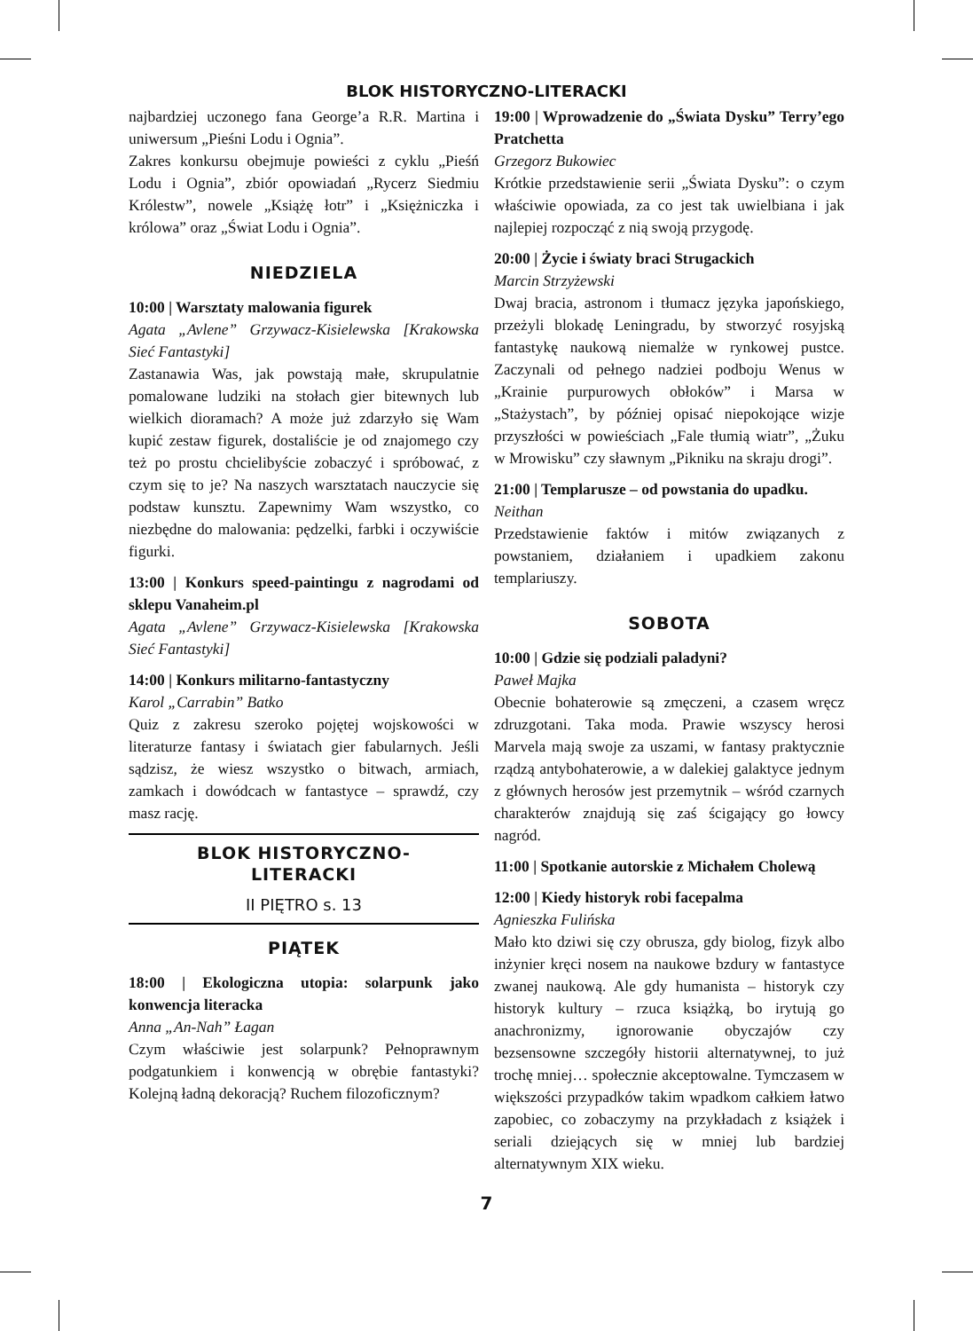BLOK HISTORYCZNO-LITERACKI
najbardziej uczonego fana George’a R.R. Martina i uniwersum „Pieśni Lodu i Ognia”.
Zakres konkursu obejmuje powieści z cyklu „Pieśń Lodu i Ognia”, zbiór opowiadań „Rycerz Siedmiu Królestw”, nowele „Książę łotr” i „Księżniczka i królowa” oraz „Świat Lodu i Ognia”.
NIEDZIELA
10:00 | Warsztaty malowania figurek
Agata „Avlene” Grzywacz-Kisielewska [Krakowska Sieć Fantastyki]
Zastanawia Was, jak powstają małe, skrupulatnie pomalowane ludziki na stołach gier bitewnych lub wielkich dioramach? A może już zdarzyło się Wam kupić zestaw figurek, dostaliście je od znajomego czy też po prostu chcielibyście zobaczyć i spróbować, z czym się to je? Na naszych warsztatach nauczycie się podstaw kunsztu. Zapewnimy Wam wszystko, co niezbędne do malowania: pędzelki, farbki i oczywiście figurki.
13:00 | Konkurs speed-paintingu z nagrodami od sklepu Vanaheim.pl
Agata „Avlene” Grzywacz-Kisielewska [Krakowska Sieć Fantastyki]
14:00 | Konkurs militarno-fantastyczny
Karol „Carrabin” Batko
Quiz z zakresu szeroko pojętej wojskowości w literaturze fantasy i światach gier fabularnych. Jeśli sądzisz, że wiesz wszystko o bitwach, armiach, zamkach i dowódcach w fantastyce – sprawdź, czy masz rację.
BLOK HISTORYCZNO-
LITERACKI
II PIĘTRO s. 13
PIĄTEK
18:00 | Ekologiczna utopia: solarpunk jako konwencja literacka
Anna „An-Nah” Łagan
Czym właściwie jest solarpunk? Pełnoprawnym podgatunkiem i konwencją w obrębie fantastyki? Kolejną ładną dekoracją? Ruchem filozoficznym?
19:00 | Wprowadzenie do „Świata Dysku” Terry’ego Pratchetta
Grzegorz Bukowiec
Krótkie przedstawienie serii „Świata Dysku”: o czym właściwie opowiada, za co jest tak uwielbiana i jak najlepiej rozpocząć z nią swoją przygodę.
20:00 | Życie i światy braci Strugackich
Marcin Strzyżewski
Dwaj bracia, astronom i tłumacz języka japońskiego, przeżyli blokadę Leningradu, by stworzyć rosyjską fantastykę naukową niemalże w rynkowej pustce. Zaczynali od pełnego nadziei podboju Wenus w „Krainie purpurowych obłoków” i Marsa w „Stażystach”, by później opisać niepokojące wizje przyszłości w powieściach „Fale tłumią wiatr”, „Żuku w Mrowisku” czy sławnym „Pikniku na skraju drogi”.
21:00 | Templarusze – od powstania do upadku.
Neithan
Przedstawienie faktów i mitów związanych z powstaniem, działaniem i upadkiem zakonu templariuszy.
SOBOTA
10:00 | Gdzie się podziali paladyni?
Paweł Majka
Obecnie bohaterowie są zmęczeni, a czasem wręcz zdruzgotani. Taka moda. Prawie wszyscy herosi Marvela mają swoje za uszami, w fantasy praktycznie rządzą antybohaterowie, a w dalekiej galaktyce jednym z głównych herosów jest przemytnik – wśród czarnych charakterów znajdują się zaś ścigający go łowcy nagród.
11:00 | Spotkanie autorskie z Michałem Cholewą
12:00 | Kiedy historyk robi facepalma
Agnieszka Fulińska
Mało kto dziwi się czy obrusza, gdy biolog, fizyk albo inżynier kręci nosem na naukowe bzdury w fantastyce zwanej naukową. Ale gdy humanista – historyk czy historyk kultury – rzuca książką, bo irytują go anachronizmy, ignorowanie obyczajów czy bezsensowne szczegóły historii alternatywnej, to już trochę mniej… społecznie akceptowalne. Tymczasem w większości przypadków takim wpadkom całkiem łatwo zapobiec, co zobaczymy na przykładach z książek i seriali dziejących się w mniej lub bardziej alternatywnym XIX wieku.
7